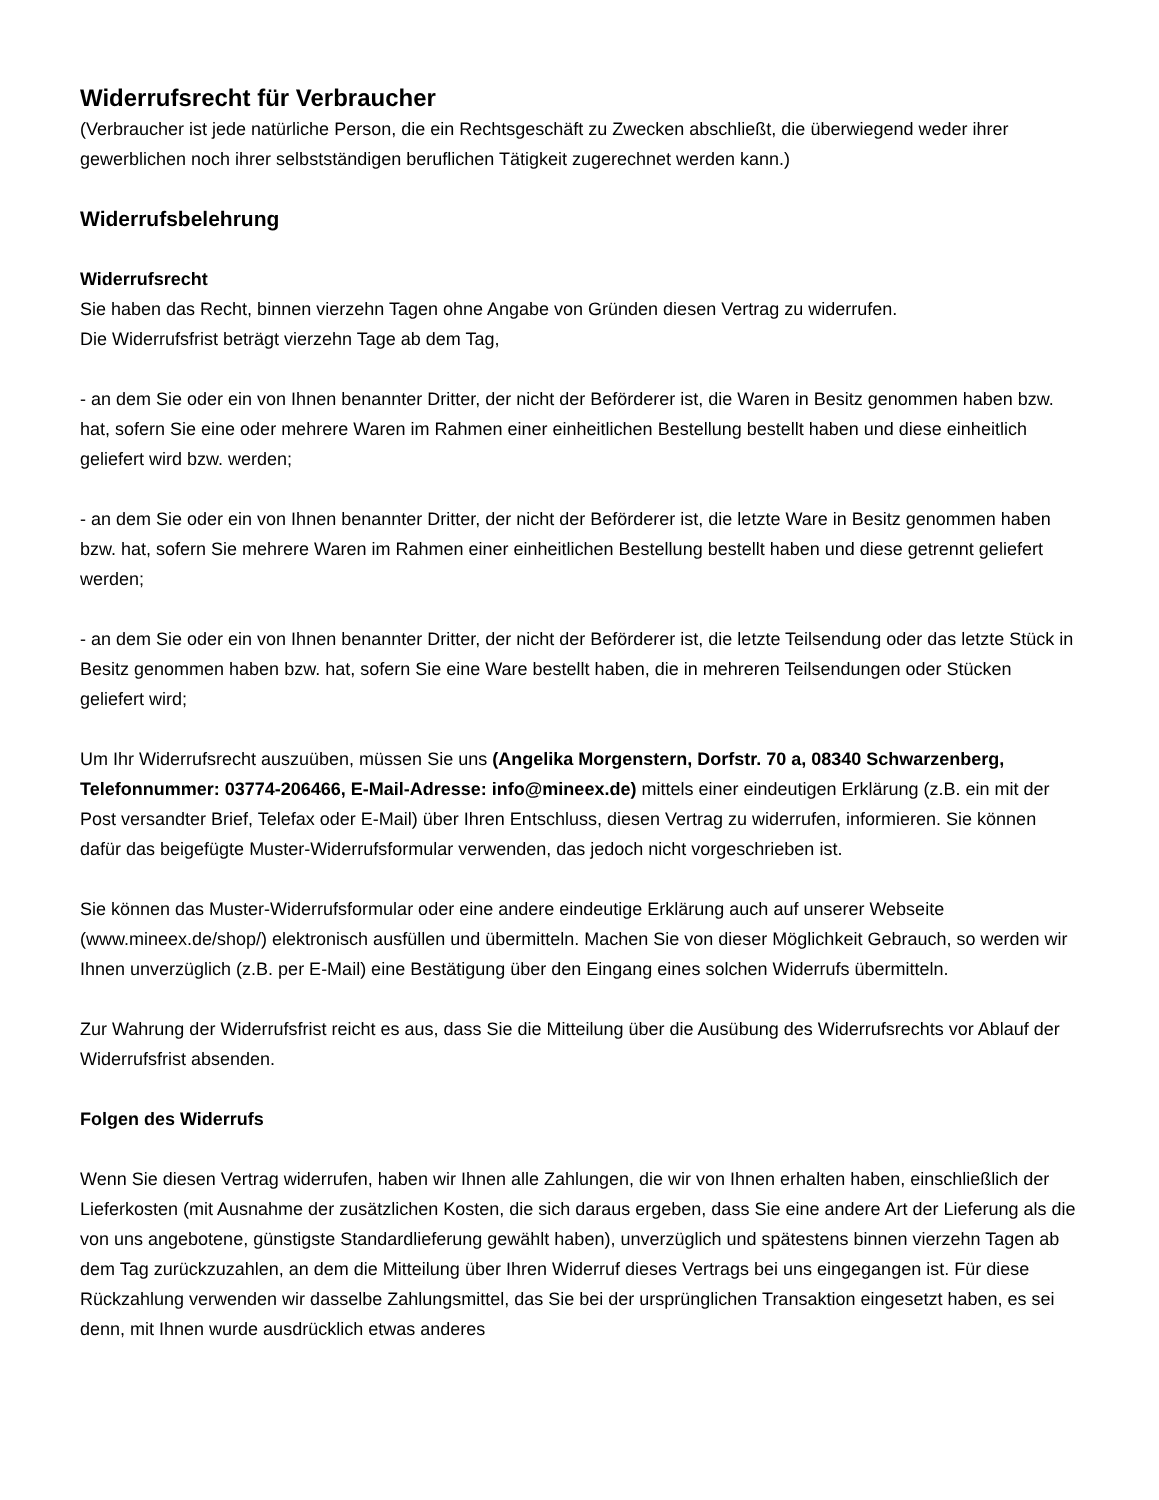Widerrufsrecht für Verbraucher
(Verbraucher ist jede natürliche Person, die ein Rechtsgeschäft zu Zwecken abschließt, die überwiegend weder ihrer gewerblichen noch ihrer selbstständigen beruflichen Tätigkeit zugerechnet werden kann.)
Widerrufsbelehrung
Widerrufsrecht
Sie haben das Recht, binnen vierzehn Tagen ohne Angabe von Gründen diesen Vertrag zu widerrufen.
Die Widerrufsfrist beträgt vierzehn Tage ab dem Tag,
- an dem Sie oder ein von Ihnen benannter Dritter, der nicht der Beförderer ist, die Waren in Besitz genommen haben bzw. hat, sofern Sie eine oder mehrere Waren im Rahmen einer einheitlichen Bestellung bestellt haben und diese einheitlich geliefert wird bzw. werden;
- an dem Sie oder ein von Ihnen benannter Dritter, der nicht der Beförderer ist, die letzte Ware in Besitz genommen haben bzw. hat, sofern Sie mehrere Waren im Rahmen einer einheitlichen Bestellung bestellt haben und diese getrennt geliefert werden;
- an dem Sie oder ein von Ihnen benannter Dritter, der nicht der Beförderer ist, die letzte Teilsendung oder das letzte Stück in Besitz genommen haben bzw. hat, sofern Sie eine Ware bestellt haben, die in mehreren Teilsendungen oder Stücken geliefert wird;
Um Ihr Widerrufsrecht auszuüben, müssen Sie uns (Angelika Morgenstern, Dorfstr. 70 a, 08340 Schwarzenberg, Telefonnummer: 03774-206466, E-Mail-Adresse: info@mineex.de) mittels einer eindeutigen Erklärung (z.B. ein mit der Post versandter Brief, Telefax oder E-Mail) über Ihren Entschluss, diesen Vertrag zu widerrufen, informieren. Sie können dafür das beigefügte Muster-Widerrufsformular verwenden, das jedoch nicht vorgeschrieben ist.
Sie können das Muster-Widerrufsformular oder eine andere eindeutige Erklärung auch auf unserer Webseite (www.mineex.de/shop/) elektronisch ausfüllen und übermitteln. Machen Sie von dieser Möglichkeit Gebrauch, so werden wir Ihnen unverzüglich (z.B. per E-Mail) eine Bestätigung über den Eingang eines solchen Widerrufs übermitteln.
Zur Wahrung der Widerrufsfrist reicht es aus, dass Sie die Mitteilung über die Ausübung des Widerrufsrechts vor Ablauf der Widerrufsfrist absenden.
Folgen des Widerrufs
Wenn Sie diesen Vertrag widerrufen, haben wir Ihnen alle Zahlungen, die wir von Ihnen erhalten haben, einschließlich der Lieferkosten (mit Ausnahme der zusätzlichen Kosten, die sich daraus ergeben, dass Sie eine andere Art der Lieferung als die von uns angebotene, günstigste Standardlieferung gewählt haben), unverzüglich und spätestens binnen vierzehn Tagen ab dem Tag zurückzuzahlen, an dem die Mitteilung über Ihren Widerruf dieses Vertrags bei uns eingegangen ist. Für diese Rückzahlung verwenden wir dasselbe Zahlungsmittel, das Sie bei der ursprünglichen Transaktion eingesetzt haben, es sei denn, mit Ihnen wurde ausdrücklich etwas anderes